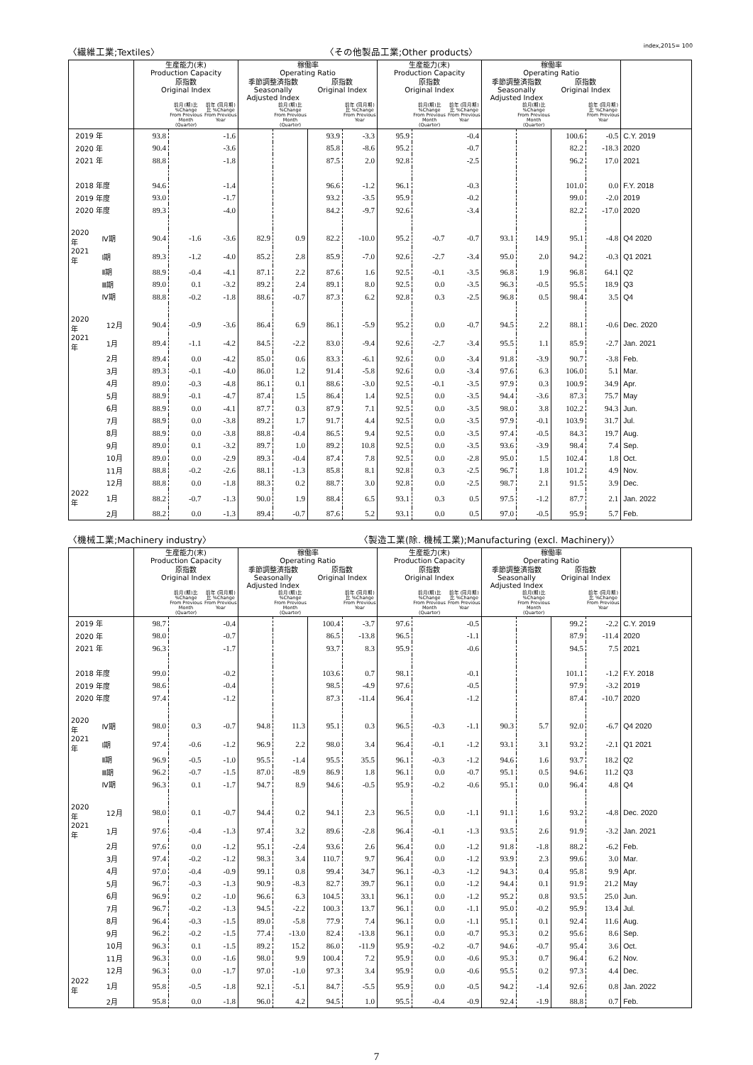〈繊維工業;Textiles〉 〈その他製品工業;Other products〉 index,2015= 100
| | | 生産能力(末) Production Capacity | | | 稼働率 Operating Ratio | | | | 生産能力(末) Production Capacity | | | 稼働率 Operating Ratio | | | | |
| --- | --- | --- | --- | --- | --- | --- | --- | --- | --- | --- | --- | --- | --- | --- | --- | --- |
| | | 原指数 Original Index | | | 季節調整済指数 Seasonally Adjusted Index | | 原指数 Original Index | | 原指数 Original Index | | | 季節調整済指数 Seasonally Adjusted Index | | 原指数 Original Index | | |
| | | | 前月(期)比 %Change From Previous Month (Quarter) | 前年 (同月期)比 %Change From Previous Year | | 前月(期)比 %Change From Previous Month (Quarter) | | 前年 (同月期)比 %Change From Previous Year | | 前月(期)比 %Change From Previous Month (Quarter) | 前年 (同月期)比 %Change From Previous Year | | 前月(期)比 %Change From Previous Month (Quarter) | | 前年 (同月期)比 %Change From Previous Year | |
| 2019 年 | | 93.8 | | -1.6 | | | 93.9 | -3.3 | 95.9 | | -0.4 | | | 100.6 | -0.5 | C.Y. 2019 |
| 2020 年 | | 90.4 | | -3.6 | | | 85.8 | -8.6 | 95.2 | | -0.7 | | | 82.2 | -18.3 | 2020 |
| 2021 年 | | 88.8 | | -1.8 | | | 87.5 | 2.0 | 92.8 | | -2.5 | | | 96.2 | 17.0 | 2021 |
| 2018 年度 | | 94.6 | | -1.4 | | | 96.6 | -1.2 | 96.1 | | -0.3 | | | 101.0 | 0.0 | F.Y. 2018 |
| 2019 年度 | | 93.0 | | -1.7 | | | 93.2 | -3.5 | 95.9 | | -0.2 | | | 99.0 | -2.0 | 2019 |
| 2020 年度 | | 89.3 | | -4.0 | | | 84.2 | -9.7 | 92.6 | | -3.4 | | | 82.2 | -17.0 | 2020 |
| 2020 年 | Ⅳ期 | 90.4 | -1.6 | -3.6 | 82.9 | 0.9 | 82.2 | -10.0 | 95.2 | -0.7 | -0.7 | 93.1 | 14.9 | 95.1 | -4.8 | Q4 2020 |
| 2021 年 | Ⅰ期 | 89.3 | -1.2 | -4.0 | 85.2 | 2.8 | 85.9 | -7.0 | 92.6 | -2.7 | -3.4 | 95.0 | 2.0 | 94.2 | -0.3 | Q1 2021 |
| | Ⅱ期 | 88.9 | -0.4 | -4.1 | 87.1 | 2.2 | 87.6 | 1.6 | 92.5 | -0.1 | -3.5 | 96.8 | 1.9 | 96.8 | 64.1 | Q2 |
| | Ⅲ期 | 89.0 | 0.1 | -3.2 | 89.2 | 2.4 | 89.1 | 8.0 | 92.5 | 0.0 | -3.5 | 96.3 | -0.5 | 95.5 | 18.9 | Q3 |
| | Ⅳ期 | 88.8 | -0.2 | -1.8 | 88.6 | -0.7 | 87.3 | 6.2 | 92.8 | 0.3 | -2.5 | 96.8 | 0.5 | 98.4 | 3.5 | Q4 |
| 2020 年 | 12月 | 90.4 | -0.9 | -3.6 | 86.4 | 6.9 | 86.1 | -5.9 | 95.2 | 0.0 | -0.7 | 94.5 | 2.2 | 88.1 | -0.6 | Dec. 2020 |
| 2021 年 | 1月 | 89.4 | -1.1 | -4.2 | 84.5 | -2.2 | 83.0 | -9.4 | 92.6 | -2.7 | -3.4 | 95.5 | 1.1 | 85.9 | -2.7 | Jan. 2021 |
| | 2月 | 89.4 | 0.0 | -4.2 | 85.0 | 0.6 | 83.3 | -6.1 | 92.6 | 0.0 | -3.4 | 91.8 | -3.9 | 90.7 | -3.8 | Feb. |
| | 3月 | 89.3 | -0.1 | -4.0 | 86.0 | 1.2 | 91.4 | -5.8 | 92.6 | 0.0 | -3.4 | 97.6 | 6.3 | 106.0 | 5.1 | Mar. |
| | 4月 | 89.0 | -0.3 | -4.8 | 86.1 | 0.1 | 88.6 | -3.0 | 92.5 | -0.1 | -3.5 | 97.9 | 0.3 | 100.9 | 34.9 | Apr. |
| | 5月 | 88.9 | -0.1 | -4.7 | 87.4 | 1.5 | 86.4 | 1.4 | 92.5 | 0.0 | -3.5 | 94.4 | -3.6 | 87.3 | 75.7 | May |
| | 6月 | 88.9 | 0.0 | -4.1 | 87.7 | 0.3 | 87.9 | 7.1 | 92.5 | 0.0 | -3.5 | 98.0 | 3.8 | 102.2 | 94.3 | Jun. |
| | 7月 | 88.9 | 0.0 | -3.8 | 89.2 | 1.7 | 91.7 | 4.4 | 92.5 | 0.0 | -3.5 | 97.9 | -0.1 | 103.9 | 31.7 | Jul. |
| | 8月 | 88.9 | 0.0 | -3.8 | 88.8 | -0.4 | 86.5 | 9.4 | 92.5 | 0.0 | -3.5 | 97.4 | -0.5 | 84.3 | 19.7 | Aug. |
| | 9月 | 89.0 | 0.1 | -3.2 | 89.7 | 1.0 | 89.2 | 10.8 | 92.5 | 0.0 | -3.5 | 93.6 | -3.9 | 98.4 | 7.4 | Sep. |
| | 10月 | 89.0 | 0.0 | -2.9 | 89.3 | -0.4 | 87.4 | 7.8 | 92.5 | 0.0 | -2.8 | 95.0 | 1.5 | 102.4 | 1.8 | Oct. |
| | 11月 | 88.8 | -0.2 | -2.6 | 88.1 | -1.3 | 85.8 | 8.1 | 92.8 | 0.3 | -2.5 | 96.7 | 1.8 | 101.2 | 4.9 | Nov. |
| | 12月 | 88.8 | 0.0 | -1.8 | 88.3 | 0.2 | 88.7 | 3.0 | 92.8 | 0.0 | -2.5 | 98.7 | 2.1 | 91.5 | 3.9 | Dec. |
| 2022 年 | 1月 | 88.2 | -0.7 | -1.3 | 90.0 | 1.9 | 88.4 | 6.5 | 93.1 | 0.3 | 0.5 | 97.5 | -1.2 | 87.7 | 2.1 | Jan. 2022 |
| | 2月 | 88.2 | 0.0 | -1.3 | 89.4 | -0.7 | 87.6 | 5.2 | 93.1 | 0.0 | 0.5 | 97.0 | -0.5 | 95.9 | 5.7 | Feb. |
〈機械工業;Machinery industry〉 〈製造工業(除. 機械工業);Manufacturing (excl. Machinery)〉
| | | 生産能力(末) Production Capacity | | | 稼働率 Operating Ratio | | | | 生産能力(末) Production Capacity | | | 稼働率 Operating Ratio | | | | |
| --- | --- | --- | --- | --- | --- | --- | --- | --- | --- | --- | --- | --- | --- | --- | --- | --- |
| | | 原指数 Original Index | | | 季節調整済指数 Seasonally Adjusted Index | | 原指数 Original Index | | 原指数 Original Index | | | 季節調整済指数 Seasonally Adjusted Index | | 原指数 Original Index | | |
| | | | 前月(期)比 %Change From Previous Month (Quarter) | 前年 (同月期)比 %Change From Previous Year | | 前月(期)比 %Change From Previous Month (Quarter) | | 前年 (同月期)比 %Change From Previous Year | | 前月(期)比 %Change From Previous Month (Quarter) | 前年 (同月期)比 %Change From Previous Year | | 前月(期)比 %Change From Previous Month (Quarter) | | 前年 (同月期)比 %Change From Previous Year | |
| 2019 年 | | 98.7 | | -0.4 | | | 100.4 | -3.7 | 97.6 | | -0.5 | | | 99.2 | -2.2 | C.Y. 2019 |
| 2020 年 | | 98.0 | | -0.7 | | | 86.5 | -13.8 | 96.5 | | -1.1 | | | 87.9 | -11.4 | 2020 |
| 2021 年 | | 96.3 | | -1.7 | | | 93.7 | 8.3 | 95.9 | | -0.6 | | | 94.5 | 7.5 | 2021 |
| 2018 年度 | | 99.0 | | -0.2 | | | 103.6 | 0.7 | 98.1 | | -0.1 | | | 101.1 | -1.2 | F.Y. 2018 |
| 2019 年度 | | 98.6 | | -0.4 | | | 98.5 | -4.9 | 97.6 | | -0.5 | | | 97.9 | -3.2 | 2019 |
| 2020 年度 | | 97.4 | | -1.2 | | | 87.3 | -11.4 | 96.4 | | -1.2 | | | 87.4 | -10.7 | 2020 |
| 2020 年 | Ⅳ期 | 98.0 | 0.3 | -0.7 | 94.8 | 11.3 | 95.1 | 0.3 | 96.5 | -0.3 | -1.1 | 90.3 | 5.7 | 92.0 | -6.7 | Q4 2020 |
| 2021 年 | Ⅰ期 | 97.4 | -0.6 | -1.2 | 96.9 | 2.2 | 98.0 | 3.4 | 96.4 | -0.1 | -1.2 | 93.1 | 3.1 | 93.2 | -2.1 | Q1 2021 |
| | Ⅱ期 | 96.9 | -0.5 | -1.0 | 95.5 | -1.4 | 95.5 | 35.5 | 96.1 | -0.3 | -1.2 | 94.6 | 1.6 | 93.7 | 18.2 | Q2 |
| | Ⅲ期 | 96.2 | -0.7 | -1.5 | 87.0 | -8.9 | 86.9 | 1.8 | 96.1 | 0.0 | -0.7 | 95.1 | 0.5 | 94.6 | 11.2 | Q3 |
| | Ⅳ期 | 96.3 | 0.1 | -1.7 | 94.7 | 8.9 | 94.6 | -0.5 | 95.9 | -0.2 | -0.6 | 95.1 | 0.0 | 96.4 | 4.8 | Q4 |
| 2020 年 | 12月 | 98.0 | 0.1 | -0.7 | 94.4 | 0.2 | 94.1 | 2.3 | 96.5 | 0.0 | -1.1 | 91.1 | 1.6 | 93.2 | -4.8 | Dec. 2020 |
| 2021 年 | 1月 | 97.6 | -0.4 | -1.3 | 97.4 | 3.2 | 89.6 | -2.8 | 96.4 | -0.1 | -1.3 | 93.5 | 2.6 | 91.9 | -3.2 | Jan. 2021 |
| | 2月 | 97.6 | 0.0 | -1.2 | 95.1 | -2.4 | 93.6 | 2.6 | 96.4 | 0.0 | -1.2 | 91.8 | -1.8 | 88.2 | -6.2 | Feb. |
| | 3月 | 97.4 | -0.2 | -1.2 | 98.3 | 3.4 | 110.7 | 9.7 | 96.4 | 0.0 | -1.2 | 93.9 | 2.3 | 99.6 | 3.0 | Mar. |
| | 4月 | 97.0 | -0.4 | -0.9 | 99.1 | 0.8 | 99.4 | 34.7 | 96.1 | -0.3 | -1.2 | 94.3 | 0.4 | 95.8 | 9.9 | Apr. |
| | 5月 | 96.7 | -0.3 | -1.3 | 90.9 | -8.3 | 82.7 | 39.7 | 96.1 | 0.0 | -1.2 | 94.4 | 0.1 | 91.9 | 21.2 | May |
| | 6月 | 96.9 | 0.2 | -1.0 | 96.6 | 6.3 | 104.5 | 33.1 | 96.1 | 0.0 | -1.2 | 95.2 | 0.8 | 93.5 | 25.0 | Jun. |
| | 7月 | 96.7 | -0.2 | -1.3 | 94.5 | -2.2 | 100.3 | 13.7 | 96.1 | 0.0 | -1.1 | 95.0 | -0.2 | 95.9 | 13.4 | Jul. |
| | 8月 | 96.4 | -0.3 | -1.5 | 89.0 | -5.8 | 77.9 | 7.4 | 96.1 | 0.0 | -1.1 | 95.1 | 0.1 | 92.4 | 11.6 | Aug. |
| | 9月 | 96.2 | -0.2 | -1.5 | 77.4 | -13.0 | 82.4 | -13.8 | 96.1 | 0.0 | -0.7 | 95.3 | 0.2 | 95.6 | 8.6 | Sep. |
| | 10月 | 96.3 | 0.1 | -1.5 | 89.2 | 15.2 | 86.0 | -11.9 | 95.9 | -0.2 | -0.7 | 94.6 | -0.7 | 95.4 | 3.6 | Oct. |
| | 11月 | 96.3 | 0.0 | -1.6 | 98.0 | 9.9 | 100.4 | 7.2 | 95.9 | 0.0 | -0.6 | 95.3 | 0.7 | 96.4 | 6.2 | Nov. |
| | 12月 | 96.3 | 0.0 | -1.7 | 97.0 | -1.0 | 97.3 | 3.4 | 95.9 | 0.0 | -0.6 | 95.5 | 0.2 | 97.3 | 4.4 | Dec. |
| 2022 年 | 1月 | 95.8 | -0.5 | -1.8 | 92.1 | -5.1 | 84.7 | -5.5 | 95.9 | 0.0 | -0.5 | 94.2 | -1.4 | 92.6 | 0.8 | Jan. 2022 |
| | 2月 | 95.8 | 0.0 | -1.8 | 96.0 | 4.2 | 94.5 | 1.0 | 95.5 | -0.4 | -0.9 | 92.4 | -1.9 | 88.8 | 0.7 | Feb. |
7